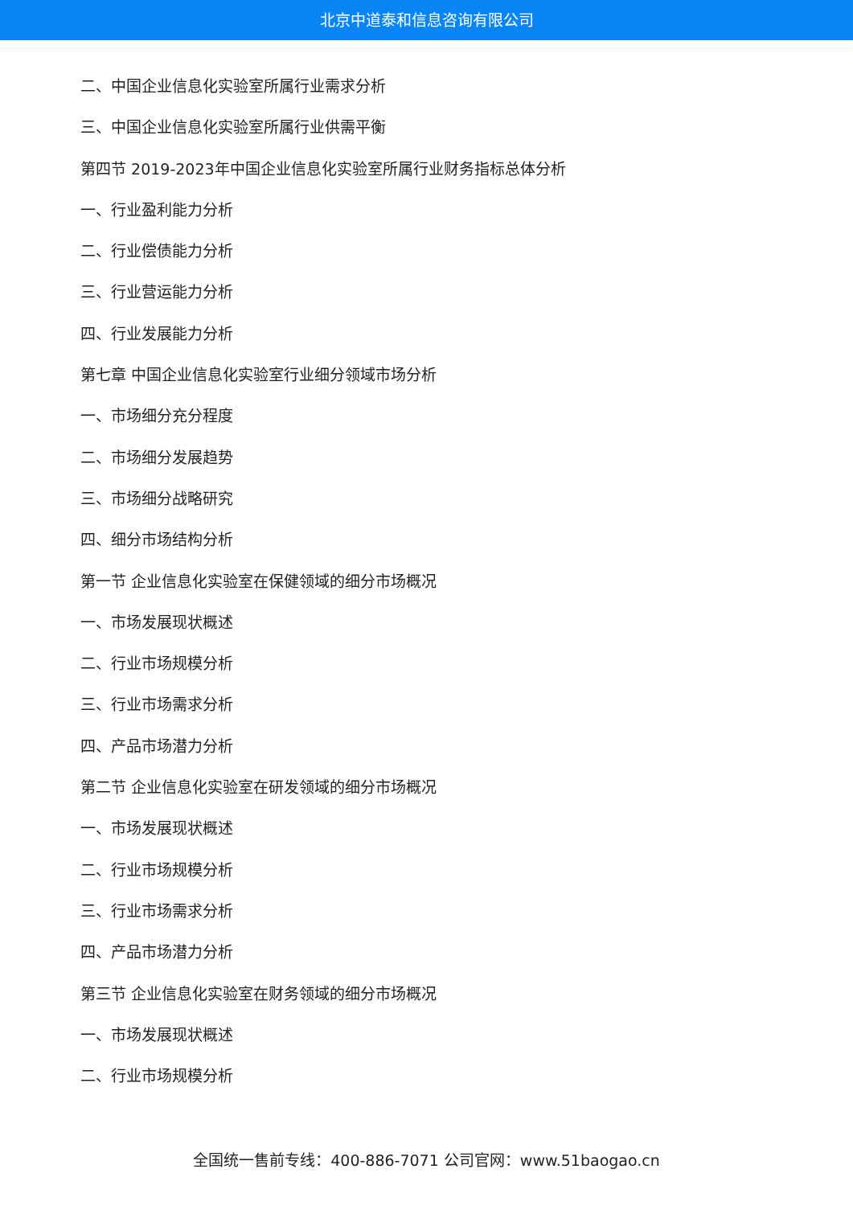北京中道泰和信息咨询有限公司
二、中国企业信息化实验室所属行业需求分析
三、中国企业信息化实验室所属行业供需平衡
第四节 2019-2023年中国企业信息化实验室所属行业财务指标总体分析
一、行业盈利能力分析
二、行业偿债能力分析
三、行业营运能力分析
四、行业发展能力分析
第七章 中国企业信息化实验室行业细分领域市场分析
一、市场细分充分程度
二、市场细分发展趋势
三、市场细分战略研究
四、细分市场结构分析
第一节 企业信息化实验室在保健领域的细分市场概况
一、市场发展现状概述
二、行业市场规模分析
三、行业市场需求分析
四、产品市场潜力分析
第二节 企业信息化实验室在研发领域的细分市场概况
一、市场发展现状概述
二、行业市场规模分析
三、行业市场需求分析
四、产品市场潜力分析
第三节 企业信息化实验室在财务领域的细分市场概况
一、市场发展现状概述
二、行业市场规模分析
全国统一售前专线：400-886-7071 公司官网：www.51baogao.cn